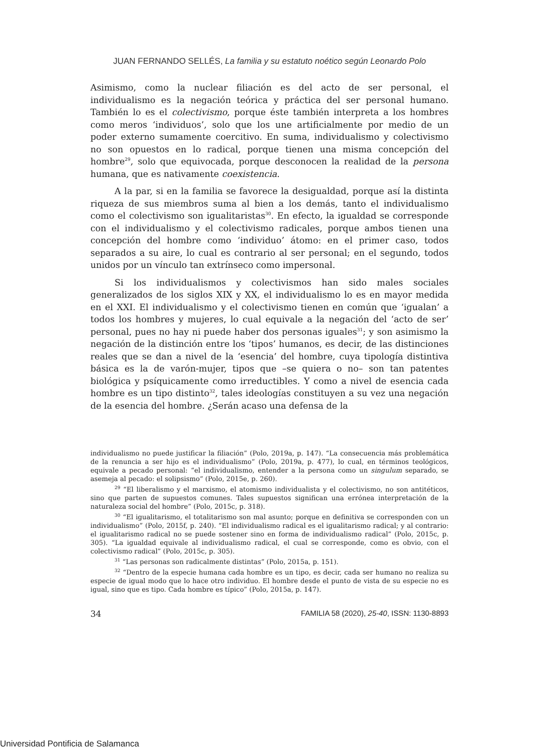JUAN FERNANDO SELLÉS, La familia y su estatuto noético según Leonardo Polo
Asimismo, como la nuclear filiación es del acto de ser personal, el individualismo es la negación teórica y práctica del ser personal humano. También lo es el colectivismo, porque éste también interpreta a los hombres como meros ‘individuos’, solo que los une artificialmente por medio de un poder externo sumamente coercitivo. En suma, individualismo y colectivismo no son opuestos en lo radical, porque tienen una misma concepción del hombre<sup>29</sup>, solo que equivocada, porque desconocen la realidad de la persona humana, que es nativamente coexistencia.
A la par, si en la familia se favorece la desigualdad, porque así la distinta riqueza de sus miembros suma al bien a los demás, tanto el individualismo como el colectivismo son igualitaristas<sup>30</sup>. En efecto, la igualdad se corresponde con el individualismo y el colectivismo radicales, porque ambos tienen una concepción del hombre como ‘individuo’ átomo: en el primer caso, todos separados a su aire, lo cual es contrario al ser personal; en el segundo, todos unidos por un vínculo tan extrínseco como impersonal.
Si los individualismos y colectivismos han sido males sociales generalizados de los siglos XIX y XX, el individualismo lo es en mayor medida en el XXI. El individualismo y el colectivismo tienen en común que ‘igualan’ a todos los hombres y mujeres, lo cual equivale a la negación del ‘acto de ser’ personal, pues no hay ni puede haber dos personas iguales<sup>31</sup>; y son asimismo la negación de la distinción entre los ‘tipos’ humanos, es decir, de las distinciones reales que se dan a nivel de la ‘esencia’ del hombre, cuya tipología distintiva básica es la de varón-mujer, tipos que –se quiera o no– son tan patentes biológica y psíquicamente como irreductibles. Y como a nivel de esencia cada hombre es un tipo distinto<sup>32</sup>, tales ideologías constituyen a su vez una negación de la esencia del hombre. ¿Serán acaso una defensa de la
individualismo no puede justificar la filiación” (Polo, 2019a, p. 147). “La consecuencia más problemática de la renuncia a ser hijo es el individualismo” (Polo, 2019a, p. 477), lo cual, en términos teológicos, equivale a pecado personal: “el individualismo, entender a la persona como un singulum separado, se asemeja al pecado: el solipsismo” (Polo, 2015e, p. 260).
<sup>29</sup> “El liberalismo y el marxismo, el atomismo individualista y el colectivismo, no son antitéticos, sino que parten de supuestos comunes. Tales supuestos significan una errónea interpretación de la naturaleza social del hombre” (Polo, 2015c, p. 318).
<sup>30</sup> “El igualitarismo, el totalitarismo son mal asunto; porque en definitiva se corresponden con un individualismo” (Polo, 2015f, p. 240). “El individualismo radical es el igualitarismo radical; y al contrario: el igualitarismo radical no se puede sostener sino en forma de individualismo radical” (Polo, 2015c, p. 305). “La igualdad equivale al individualismo radical, el cual se corresponde, como es obvio, con el colectivismo radical” (Polo, 2015c, p. 305).
<sup>31</sup> “Las personas son radicalmente distintas” (Polo, 2015a, p. 151).
<sup>32</sup> “Dentro de la especie humana cada hombre es un tipo, es decir, cada ser humano no realiza su especie de igual modo que lo hace otro individuo. El hombre desde el punto de vista de su especie no es igual, sino que es tipo. Cada hombre es típico” (Polo, 2015a, p. 147).
34 FAMILIA 58 (2020), 25-40, ISSN: 1130-8893
Universidad Pontificia de Salamanca